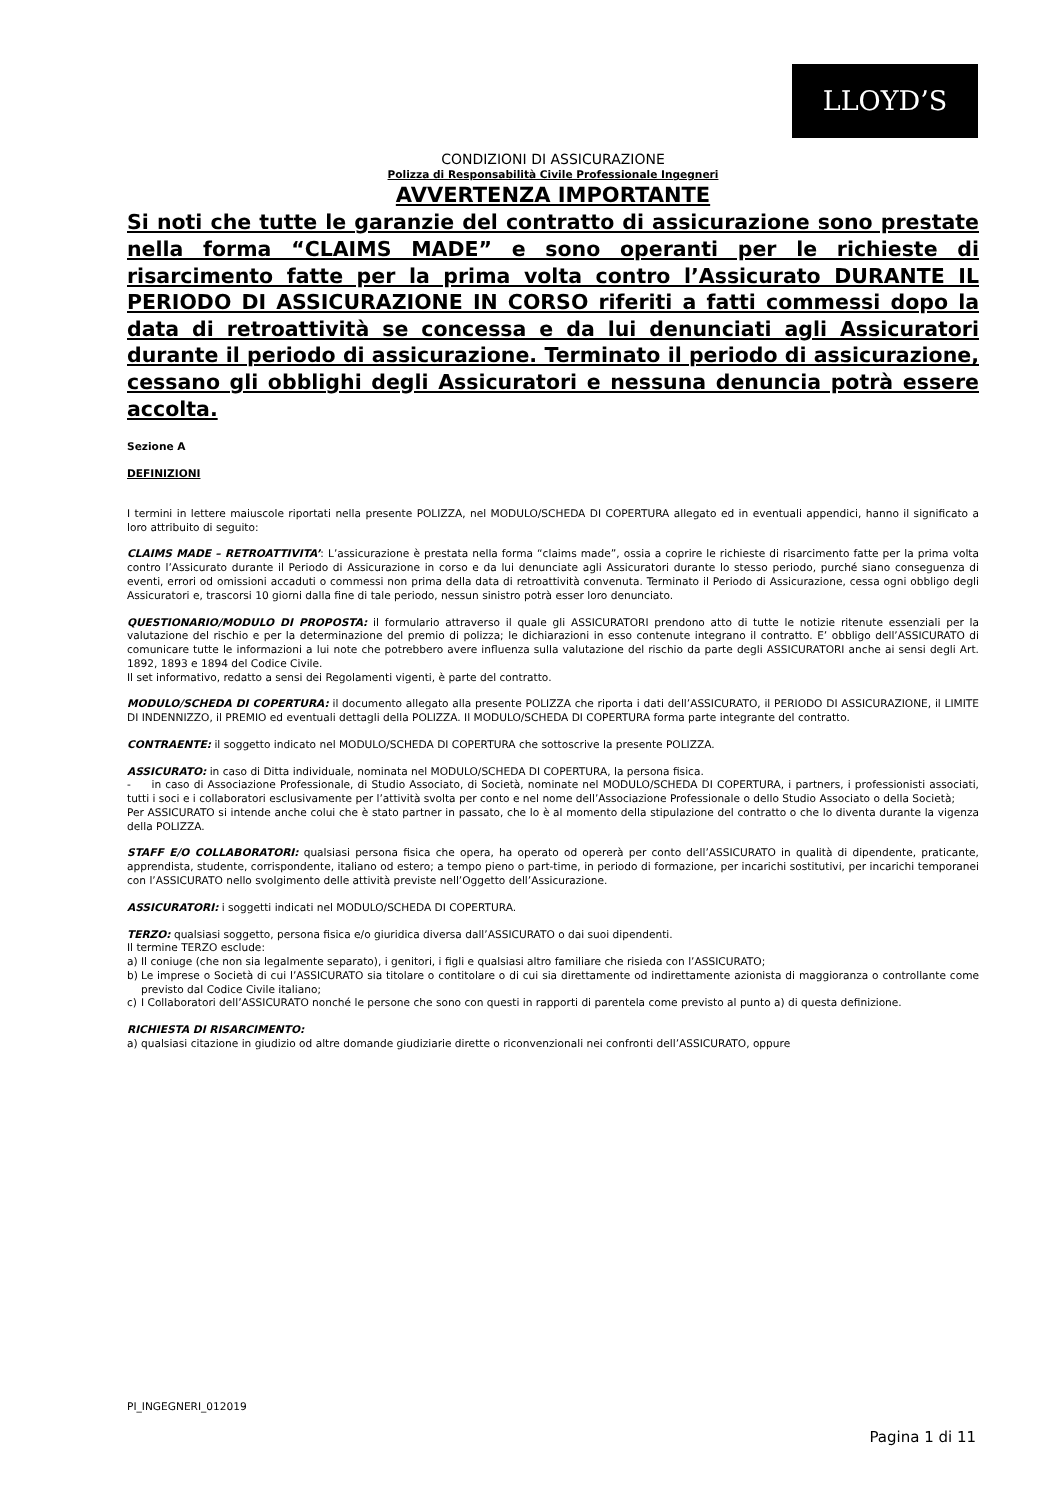LLOYD’S
CONDIZIONI DI ASSICURAZIONE
Polizza di Responsabilità Civile Professionale Ingegneri
AVVERTENZA IMPORTANTE
Si noti che tutte le garanzie del contratto di assicurazione sono prestate nella forma “CLAIMS MADE” e sono operanti per le richieste di risarcimento fatte per la prima volta contro l’Assicurato DURANTE IL PERIODO DI ASSICURAZIONE IN CORSO riferiti a fatti commessi dopo la data di retroattività se concessa e da lui denunciati agli Assicuratori durante il periodo di assicurazione. Terminato il periodo di assicurazione, cessano gli obblighi degli Assicuratori e nessuna denuncia potrà essere accolta.
Sezione A
DEFINIZIONI
I termini in lettere maiuscole riportati nella presente POLIZZA, nel MODULO/SCHEDA DI COPERTURA allegato ed in eventuali appendici, hanno il significato a loro attribuito di seguito:
CLAIMS MADE – RETROATTIVITA’: L’assicurazione è prestata nella forma “claims made”, ossia a coprire le richieste di risarcimento fatte per la prima volta contro l’Assicurato durante il Periodo di Assicurazione in corso e da lui denunciate agli Assicuratori durante lo stesso periodo, purché siano conseguenza di eventi, errori od omissioni accaduti o commessi non prima della data di retroattività convenuta. Terminato il Periodo di Assicurazione, cessa ogni obbligo degli Assicuratori e, trascorsi 10 giorni dalla fine di tale periodo, nessun sinistro potrà esser loro denunciato.
QUESTIONARIO/MODULO DI PROPOSTA: il formulario attraverso il quale gli ASSICURATORI prendono atto di tutte le notizie ritenute essenziali per la valutazione del rischio e per la determinazione del premio di polizza; le dichiarazioni in esso contenute integrano il contratto. E’ obbligo dell’ASSICURATO di comunicare tutte le informazioni a lui note che potrebbero avere influenza sulla valutazione del rischio da parte degli ASSICURATORI anche ai sensi degli Art. 1892, 1893 e 1894 del Codice Civile.
Il set informativo, redatto a sensi dei Regolamenti vigenti, è parte del contratto.
MODULO/SCHEDA DI COPERTURA: il documento allegato alla presente POLIZZA che riporta i dati dell’ASSICURATO, il PERIODO DI ASSICURAZIONE, il LIMITE DI INDENNIZZO, il PREMIO ed eventuali dettagli della POLIZZA. Il MODULO/SCHEDA DI COPERTURA forma parte integrante del contratto.
CONTRAENTE: il soggetto indicato nel MODULO/SCHEDA DI COPERTURA che sottoscrive la presente POLIZZA.
ASSICURATO: in caso di Ditta individuale, nominata nel MODULO/SCHEDA DI COPERTURA, la persona fisica.
- in caso di Associazione Professionale, di Studio Associato, di Società, nominate nel MODULO/SCHEDA DI COPERTURA, i partners, i professionisti associati, tutti i soci e i collaboratori esclusivamente per l’attività svolta per conto e nel nome dell’Associazione Professionale o dello Studio Associato o della Società;
Per ASSICURATO si intende anche colui che è stato partner in passato, che lo è al momento della stipulazione del contratto o che lo diventa durante la vigenza della POLIZZA.
STAFF E/O COLLABORATORI: qualsiasi persona fisica che opera, ha operato od opererà per conto dell’ASSICURATO in qualità di dipendente, praticante, apprendista, studente, corrispondente, italiano od estero; a tempo pieno o part-time, in periodo di formazione, per incarichi sostitutivi, per incarichi temporanei con l’ASSICURATO nello svolgimento delle attività previste nell’Oggetto dell’Assicurazione.
ASSICURATORI: i soggetti indicati nel MODULO/SCHEDA DI COPERTURA.
TERZO: qualsiasi soggetto, persona fisica e/o giuridica diversa dall’ASSICURATO o dai suoi dipendenti.
Il termine TERZO esclude:
a) Il coniuge (che non sia legalmente separato), i genitori, i figli e qualsiasi altro familiare che risieda con l’ASSICURATO;
b) Le imprese o Società di cui l’ASSICURATO sia titolare o contitolare o di cui sia direttamente od indirettamente azionista di maggioranza o controllante come previsto dal Codice Civile italiano;
c) I Collaboratori dell’ASSICURATO nonché le persone che sono con questi in rapporti di parentela come previsto al punto a) di questa definizione.
RICHIESTA DI RISARCIMENTO:
a) qualsiasi citazione in giudizio od altre domande giudiziarie dirette o riconvenzionali nei confronti dell’ASSICURATO, oppure
PI_INGEGNERI_012019
Pagina 1 di 11